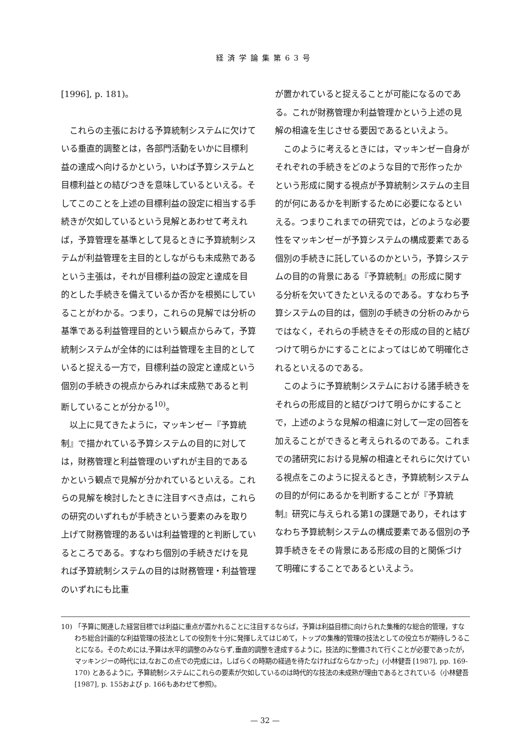経済学論集第63号
[1996], p. 181)。
これらの主張における予算統制システムに欠けている垂直的調整とは，各部門活動をいかに目標利益の達成へ向けるかという，いわば予算システムと目標利益との結びつきを意味しているといえる。そしてこのことを上述の目標利益の設定に相当する手続きが欠如しているという見解とあわせて考えれば，予算管理を基準として見るときに予算統制システムが利益管理を主目的としながらも未成熟であるという主張は，それが目標利益の設定と達成を目的とした手続きを備えているか否かを根拠にしていることがわかる。つまり，これらの見解では分析の基準である利益管理目的という観点からみて，予算統制システムが全体的には利益管理を主目的としていると捉える一方で，目標利益の設定と達成という個別の手続きの視点からみれば未成熟であると判断していることが分かる<sup>10)</sup>。
以上に見てきたように，マッキンゼー『予算統制』で描かれている予算システムの目的に対しては，財務管理と利益管理のいずれが主目的であるかという観点で見解が分かれているといえる。これらの見解を検討したときに注目すべき点は，これらの研究のいずれもが手続きという要素のみを取り上げて財務管理的あるいは利益管理的と判断しているところである。すなわち個別の手続きだけを見れば予算統制システムの目的は財務管理・利益管理のいずれにも比重
が置かれていると捉えることが可能になるのである。これが財務管理か利益管理かという上述の見解の相違を生じさせる要因であるといえよう。
このように考えるときには，マッキンゼー自身がそれぞれの手続きをどのような目的で形作ったかという形成に関する視点が予算統制システムの主目的が何にあるかを判断するために必要になるといえる。つまりこれまでの研究では，どのような必要性をマッキンゼーが予算システムの構成要素である個別の手続きに託しているのかという，予算システムの目的の背景にある『予算統制』の形成に関する分析を欠いてきたといえるのである。すなわち予算システムの目的は，個別の手続きの分析のみからではなく，それらの手続きをその形成の目的と結びつけて明らかにすることによってはじめて明確化されるといえるのである。
このように予算統制システムにおける諸手続きをそれらの形成目的と結びつけて明らかにすることで，上述のような見解の相違に対して一定の回答を加えることができると考えられるのである。これまでの諸研究における見解の相違とそれらに欠けている視点をこのように捉えるとき，予算統制システムの目的が何にあるかを判断することが『予算統制』研究に与えられる第1の課題であり，それはすなわち予算統制システムの構成要素である個別の予算手続きをその背景にある形成の目的と関係づけて明確にすることであるといえよう。
10) 「予算に関連した経営目標では利益に重点が置かれることに注目するならば，予算は利益目標に向けられた集権的な総合的管理，すなわち総合計画的な利益管理の技法としての役割を十分に発揮しえてはじめて，トップの集権的管理の技法としての役立ちが期待しうることになる。そのためには,予算は水平的調整のみならず,垂直的調整を達成するように，技法的に整備されて行くことが必要であったが，マッキンジーの時代には,なおこの点での完成には，しばらくの時期の経過を待たなければならなかった」(小林健吾 [1987], pp. 169-170) とあるように，予算統制システムにこれらの要素が欠如しているのは時代的な技法の未成熟が理由であるとされている（小林健吾 [1987], p. 155および p. 166もあわせて参照)。
— 32 —